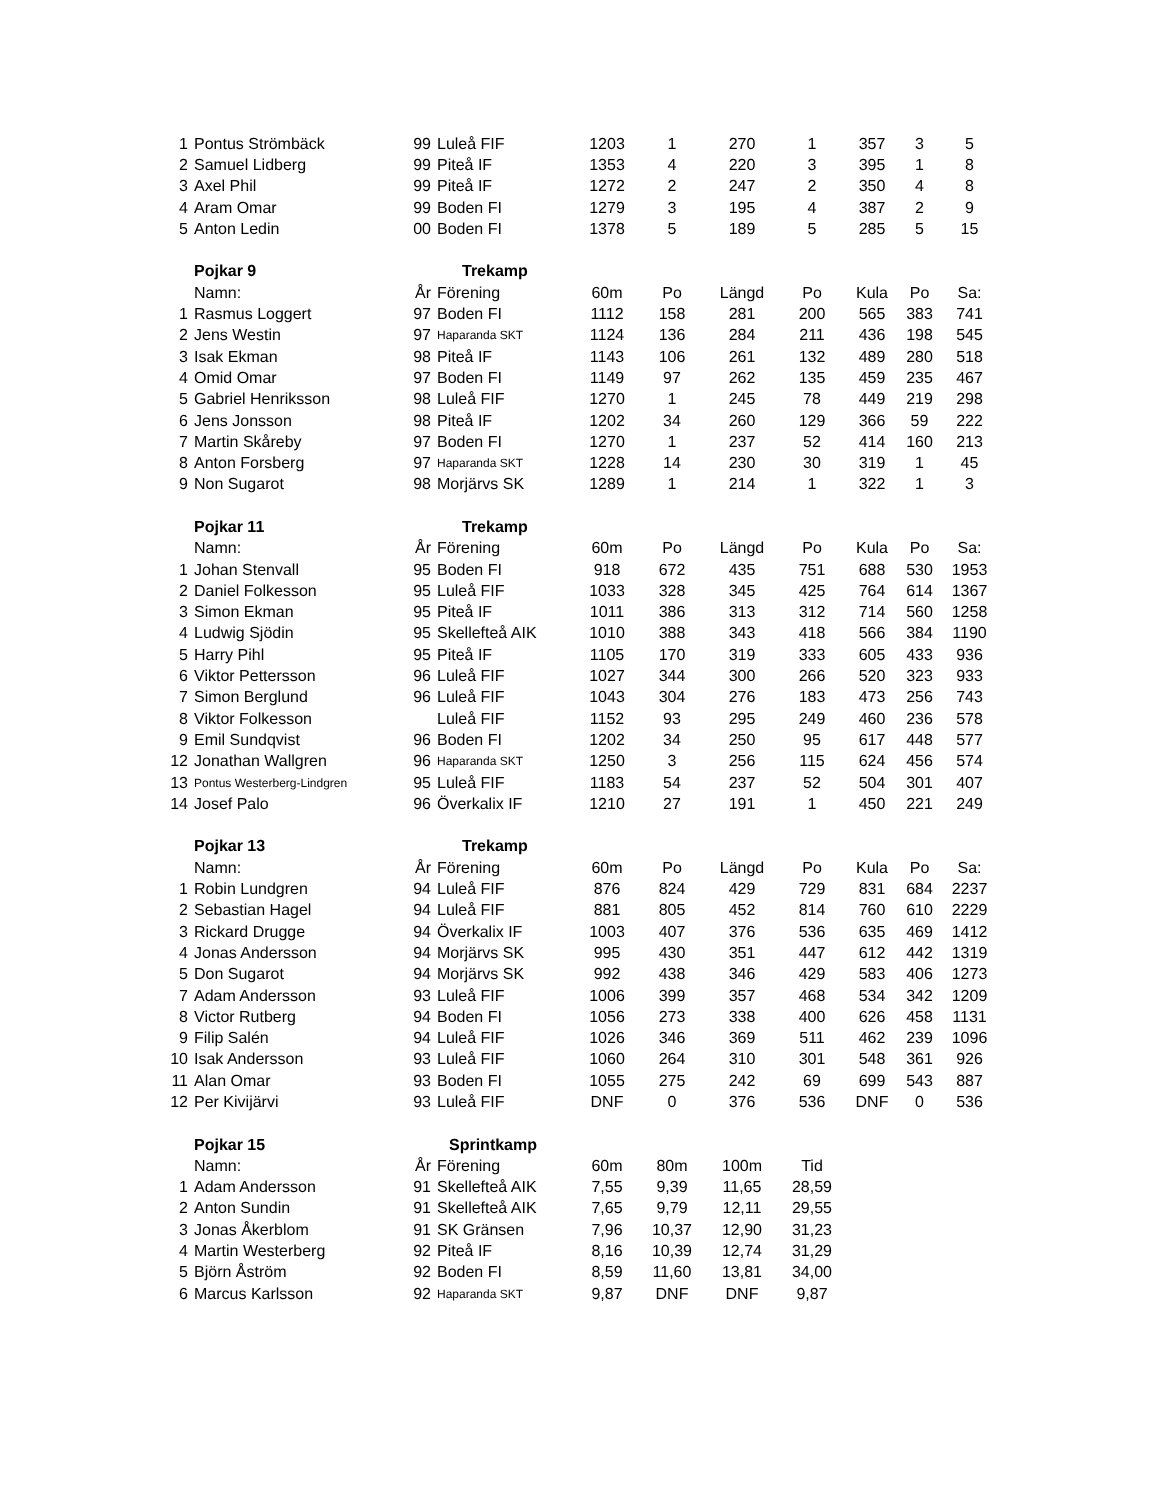| 1 | Pontus Strömbäck | 99 | Luleå FIF | 1203 | 1 | 270 | 1 | 357 | 3 | 5 |
| 2 | Samuel Lidberg | 99 | Piteå IF | 1353 | 4 | 220 | 3 | 395 | 1 | 8 |
| 3 | Axel Phil | 99 | Piteå IF | 1272 | 2 | 247 | 2 | 350 | 4 | 8 |
| 4 | Aram Omar | 99 | Boden FI | 1279 | 3 | 195 | 4 | 387 | 2 | 9 |
| 5 | Anton Ledin | 00 | Boden FI | 1378 | 5 | 189 | 5 | 285 | 5 | 15 |
| | Pojkar 9 | | Trekamp | | | | | | | |
| | Namn: | År | Förening | 60m | Po | Längd | Po | Kula | Po | Sa: |
| 1 | Rasmus Loggert | 97 | Boden FI | 1112 | 158 | 281 | 200 | 565 | 383 | 741 |
| 2 | Jens Westin | 97 | Haparanda SKT | 1124 | 136 | 284 | 211 | 436 | 198 | 545 |
| 3 | Isak Ekman | 98 | Piteå IF | 1143 | 106 | 261 | 132 | 489 | 280 | 518 |
| 4 | Omid Omar | 97 | Boden FI | 1149 | 97 | 262 | 135 | 459 | 235 | 467 |
| 5 | Gabriel Henriksson | 98 | Luleå FIF | 1270 | 1 | 245 | 78 | 449 | 219 | 298 |
| 6 | Jens Jonsson | 98 | Piteå IF | 1202 | 34 | 260 | 129 | 366 | 59 | 222 |
| 7 | Martin Skåreby | 97 | Boden FI | 1270 | 1 | 237 | 52 | 414 | 160 | 213 |
| 8 | Anton Forsberg | 97 | Haparanda SKT | 1228 | 14 | 230 | 30 | 319 | 1 | 45 |
| 9 | Non Sugarot | 98 | Morjärvs SK | 1289 | 1 | 214 | 1 | 322 | 1 | 3 |
| | Pojkar 11 | | Trekamp | | | | | | | |
| | Namn: | År | Förening | 60m | Po | Längd | Po | Kula | Po | Sa: |
| 1 | Johan Stenvall | 95 | Boden FI | 918 | 672 | 435 | 751 | 688 | 530 | 1953 |
| 2 | Daniel Folkesson | 95 | Luleå FIF | 1033 | 328 | 345 | 425 | 764 | 614 | 1367 |
| 3 | Simon Ekman | 95 | Piteå IF | 1011 | 386 | 313 | 312 | 714 | 560 | 1258 |
| 4 | Ludwig Sjödin | 95 | Skellefteå AIK | 1010 | 388 | 343 | 418 | 566 | 384 | 1190 |
| 5 | Harry Pihl | 95 | Piteå IF | 1105 | 170 | 319 | 333 | 605 | 433 | 936 |
| 6 | Viktor Pettersson | 96 | Luleå FIF | 1027 | 344 | 300 | 266 | 520 | 323 | 933 |
| 7 | Simon Berglund | 96 | Luleå FIF | 1043 | 304 | 276 | 183 | 473 | 256 | 743 |
| 8 | Viktor Folkesson | | Luleå FIF | 1152 | 93 | 295 | 249 | 460 | 236 | 578 |
| 9 | Emil Sundqvist | 96 | Boden FI | 1202 | 34 | 250 | 95 | 617 | 448 | 577 |
| 12 | Jonathan Wallgren | 96 | Haparanda SKT | 1250 | 3 | 256 | 115 | 624 | 456 | 574 |
| 13 | Pontus Westerberg-Lindgren | 95 | Luleå FIF | 1183 | 54 | 237 | 52 | 504 | 301 | 407 |
| 14 | Josef Palo | 96 | Överkalix IF | 1210 | 27 | 191 | 1 | 450 | 221 | 249 |
| | Pojkar 13 | | Trekamp | | | | | | | |
| | Namn: | År | Förening | 60m | Po | Längd | Po | Kula | Po | Sa: |
| 1 | Robin Lundgren | 94 | Luleå FIF | 876 | 824 | 429 | 729 | 831 | 684 | 2237 |
| 2 | Sebastian Hagel | 94 | Luleå FIF | 881 | 805 | 452 | 814 | 760 | 610 | 2229 |
| 3 | Rickard Drugge | 94 | Överkalix IF | 1003 | 407 | 376 | 536 | 635 | 469 | 1412 |
| 4 | Jonas Andersson | 94 | Morjärvs SK | 995 | 430 | 351 | 447 | 612 | 442 | 1319 |
| 5 | Don Sugarot | 94 | Morjärvs SK | 992 | 438 | 346 | 429 | 583 | 406 | 1273 |
| 7 | Adam Andersson | 93 | Luleå FIF | 1006 | 399 | 357 | 468 | 534 | 342 | 1209 |
| 8 | Victor Rutberg | 94 | Boden FI | 1056 | 273 | 338 | 400 | 626 | 458 | 1131 |
| 9 | Filip Salén | 94 | Luleå FIF | 1026 | 346 | 369 | 511 | 462 | 239 | 1096 |
| 10 | Isak Andersson | 93 | Luleå FIF | 1060 | 264 | 310 | 301 | 548 | 361 | 926 |
| 11 | Alan Omar | 93 | Boden FI | 1055 | 275 | 242 | 69 | 699 | 543 | 887 |
| 12 | Per Kivijärvi | 93 | Luleå FIF | DNF | 0 | 376 | 536 | DNF | 0 | 536 |
| | Pojkar 15 | | Sprintkamp | | | | | | | |
| | Namn: | År | Förening | 60m | 80m | 100m | Tid | | | |
| 1 | Adam Andersson | 91 | Skellefteå AIK | 7,55 | 9,39 | 11,65 | 28,59 | | | |
| 2 | Anton Sundin | 91 | Skellefteå AIK | 7,65 | 9,79 | 12,11 | 29,55 | | | |
| 3 | Jonas Åkerblom | 91 | SK Gränsen | 7,96 | 10,37 | 12,90 | 31,23 | | | |
| 4 | Martin Westerberg | 92 | Piteå IF | 8,16 | 10,39 | 12,74 | 31,29 | | | |
| 5 | Björn Åström | 92 | Boden FI | 8,59 | 11,60 | 13,81 | 34,00 | | | |
| 6 | Marcus Karlsson | 92 | Haparanda SKT | 9,87 | DNF | DNF | 9,87 | | | |